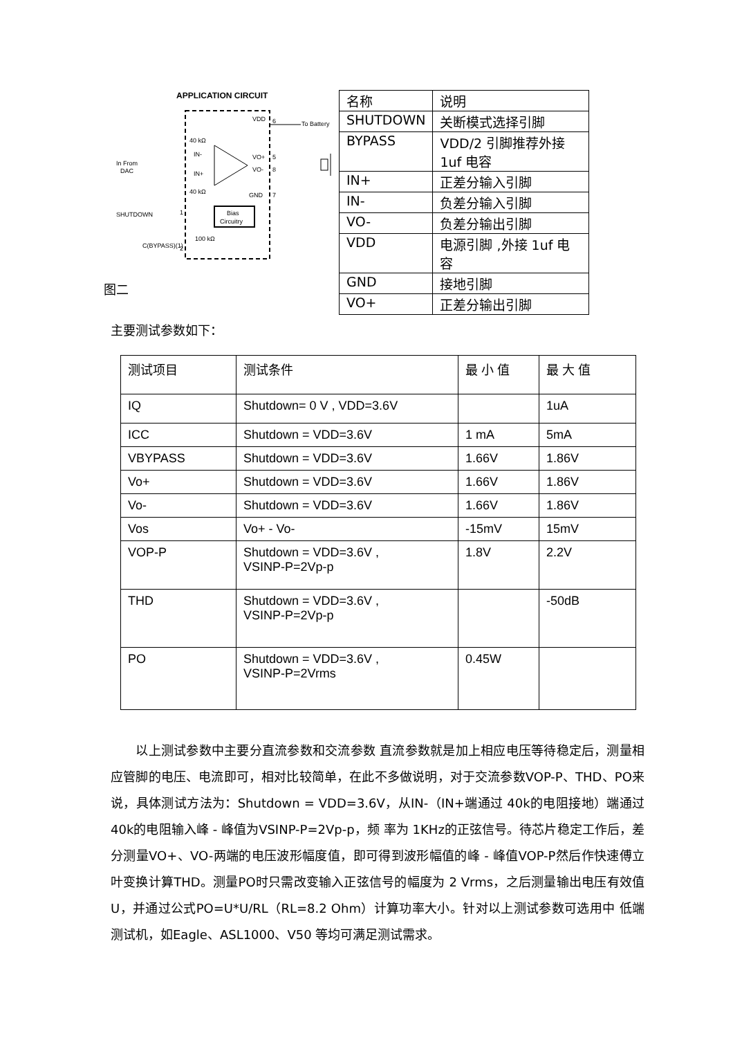APPLICATION CIRCUIT
VDD
6
To Battery
40 kΩ
IN-
IN+
In From
DAC
VO+
5
VO-
8
40 kΩ
GND
7
SHUTDOWN
1
Bias
Circuitry
100 kΩ
C(BYPASS)(1)
2
图二
| 名称 | 说明 |
| SHUTDOWN | 关断模式选择引脚 |
| BYPASS | VDD/2 引脚推荐外接 1uf 电容 |
| IN+ | 正差分输入引脚 |
| IN- | 负差分输入引脚 |
| VO- | 负差分输出引脚 |
| VDD | 电源引脚 ,外接 1uf 电容 |
| GND | 接地引脚 |
| VO+ | 正差分输出引脚 |
主要测试参数如下：
| 测试项目 | 测试条件 | 最 小 值 | 最 大 值 |
| IQ | Shutdown= 0 V , VDD=3.6V | | 1uA |
| ICC | Shutdown = VDD=3.6V | 1 mA | 5mA |
| VBYPASS | Shutdown = VDD=3.6V | 1.66V | 1.86V |
| Vo+ | Shutdown = VDD=3.6V | 1.66V | 1.86V |
| Vo- | Shutdown = VDD=3.6V | 1.66V | 1.86V |
| Vos | Vo+ - Vo- | -15mV | 15mV |
| VOP-P | Shutdown = VDD=3.6V , VSINP-P=2Vp-p | 1.8V | 2.2V |
| THD | Shutdown = VDD=3.6V , VSINP-P=2Vp-p | | -50dB |
| PO | Shutdown = VDD=3.6V , VSINP-P=2Vrms | 0.45W | |
　　以上测试参数中主要分直流参数和交流参数 直流参数就是加上相应电压等待稳定后，测量相应管脚的电压、电流即可，相对比较简单，在此不多做说明，对于交流参数VOP-P、THD、PO来说，具体测试方法为：Shutdown = VDD=3.6V，从IN-（IN+端通过 40k的电阻接地）端通过 40k的电阻输入峰 - 峰值为VSINP-P=2Vp-p，频 率为 1KHz的正弦信号。待芯片稳定工作后，差分测量VO+、VO-两端的电压波形幅度值，即可得到波形幅值的峰 - 峰值VOP-P然后作快速傅立叶变换计算THD。测量PO时只需改变输入正弦信号的幅度为 2 Vrms，之后测量输出电压有效值U，并通过公式PO=U*U/RL（RL=8.2 Ohm）计算功率大小。针对以上测试参数可选用中 低端测试机，如Eagle、ASL1000、V50 等均可满足测试需求。